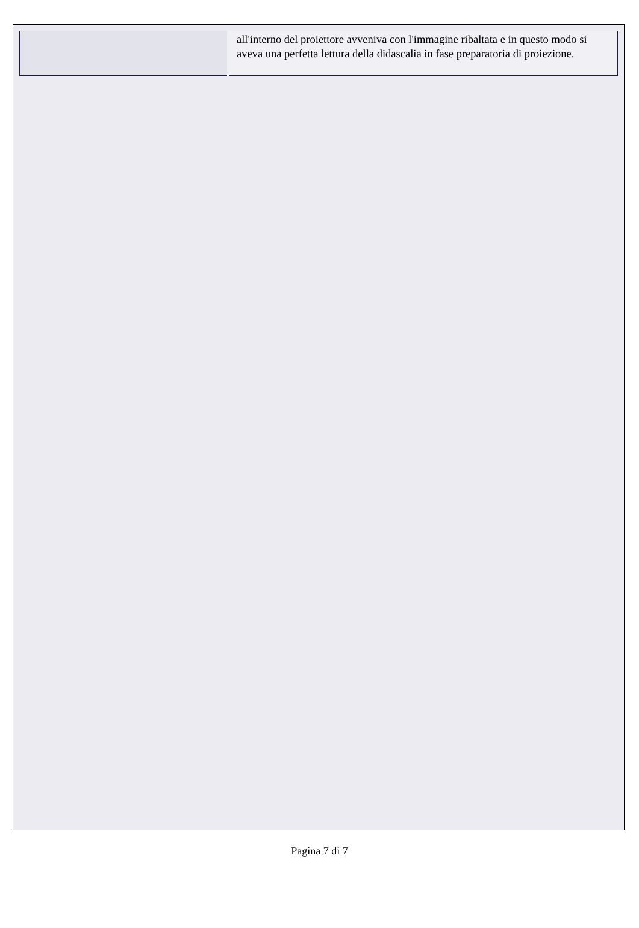| | all'interno del proiettore avveniva con l'immagine ribaltata e in questo modo si aveva una perfetta lettura della didascalia in fase preparatoria di proiezione. |
Pagina 7 di 7